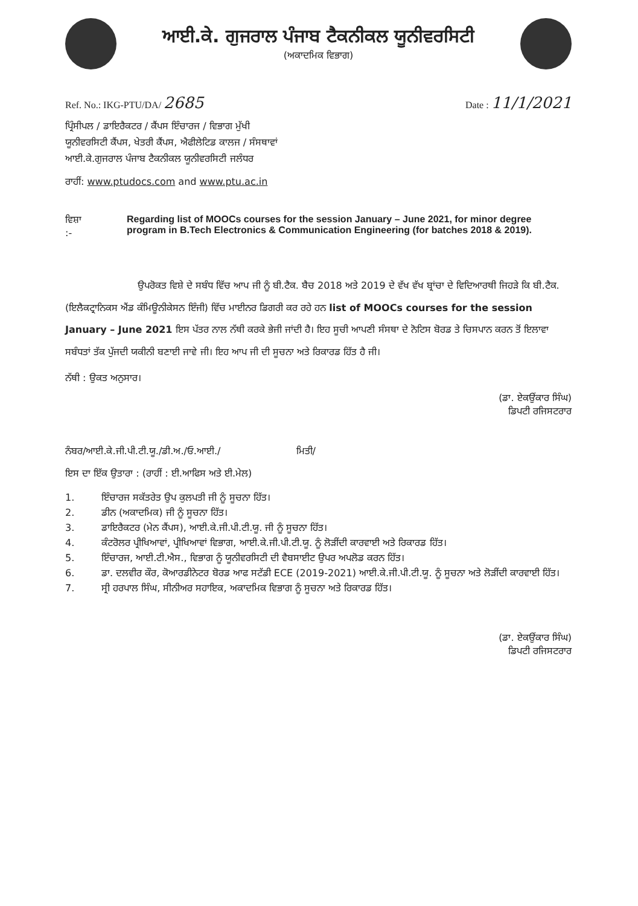ਆਈ.ਕੇ. ਗੁਜਰਾਲ ਪੰਜਾਬ ਟੈਕਨੀਕਲ ਯੂਨੀਵਰਸਿਟੀ
(ਅਕਾਦਮਿਕ ਵਿਭਾਗ)
Ref. No.: IKG-PTU/DA/ 2685
Date : 11/1/2021
ਪ੍ਰਿੰਸੀਪਲ / ਡਾਇਰੈਕਟਰ / ਕੈਂਪਸ ਇੰਚਾਰਜ / ਵਿਭਾਗ ਮੁੱਖੀ
ਯੂਨੀਵਰਸਿਟੀ ਕੈਂਪਸ, ਖੇਤਰੀ ਕੈਂਪਸ, ਐਫੀਲੇਟਿਡ ਕਾਲਜ / ਸੰਸਥਾਵਾਂ
ਆਈ.ਕੇ.ਗੁਜਰਾਲ ਪੰਜਾਬ ਟੈਕਨੀਕਲ ਯੂਨੀਵਰਸਿਟੀ ਜਲੰਧਰ
ਰਾਹੀਂ: www.ptudocs.com and www.ptu.ac.in
ਵਿਸ਼ਾ :- Regarding list of MOOCs courses for the session January – June 2021, for minor degree program in B.Tech Electronics & Communication Engineering (for batches 2018 & 2019).
ਉਪਰੋਕਤ ਵਿਸ਼ੇ ਦੇ ਸਬੰਧ ਵਿੱਚ ਆਪ ਜੀ ਨੂੰ ਬੀ.ਟੈਕ. ਬੈਚ 2018 ਅਤੇ 2019 ਦੇ ਵੱਖ ਵੱਖ ਬ੍ਰਾਂਚਾ ਦੇ ਵਿਦਿਆਰਥੀ ਜਿਹੜੇ ਕਿ ਬੀ.ਟੈਕ. (ਇਲੈਕਟ੍ਰਾਨਿਕਸ ਐਂਡ ਕੰਮਿਊਨੀਕੇਸਨ ਇੰਜੀ) ਵਿੱਚ ਮਾਈਨਰ ਡਿਗਰੀ ਕਰ ਰਹੇ ਹਨ list of MOOCs courses for the session January – June 2021 ਇਸ ਪੱਤਰ ਨਾਲ ਨੱਥੀ ਕਰਕੇ ਭੇਜੀ ਜਾਂਦੀ ਹੈ। ਇਹ ਸੂਚੀ ਆਪਣੀ ਸੰਸਥਾ ਦੇ ਨੋਟਿਸ ਬੋਰਡ ਤੇ ਚਿਸਪਾਨ ਕਰਨ ਤੋਂ ਇਲਾਵਾ ਸਬੰਧਤਾਂ ਤੱਕ ਪੁੱਜਦੀ ਯਕੀਨੀ ਬਣਾਈ ਜਾਵੇ ਜੀ। ਇਹ ਆਪ ਜੀ ਦੀ ਸੂਚਨਾ ਅਤੇ ਰਿਕਾਰਡ ਹਿੱਤ ਹੈ ਜੀ।
ਨੱਥੀ : ਉਕਤ ਅਨੁਸਾਰ।
(ਡਾ. ਏਕਉਂਕਾਰ ਸਿੰਘ)
ਡਿਪਟੀ ਰਜਿਸਟਰਾਰ
ਨੰਬਰ/ਆਈ.ਕੇ.ਜੀ.ਪੀ.ਟੀ.ਯੂ./ਡੀ.ਅ./ਓ.ਆਈ./ ਮਿਤੀ/
ਇਸ ਦਾ ਇੱਕ ਉਤਾਰਾ : (ਰਾਹੀਂ : ਈ.ਆਫਿਸ ਅਤੇ ਈ.ਮੇਲ)
1. ਇੰਚਾਰਜ ਸਕੱਤਰੇਤ ਉਪ ਕੁਲਪਤੀ ਜੀ ਨੂੰ ਸੂਚਨਾ ਹਿੱਤ।
2. ਡੀਨ (ਅਕਾਦਮਿਕ) ਜੀ ਨੂੰ ਸੂਚਨਾ ਹਿੱਤ।
3. ਡਾਇਰੈਕਟਰ (ਮੇਨ ਕੈਂਪਸ), ਆਈ.ਕੇ.ਜੀ.ਪੀ.ਟੀ.ਯੂ. ਜੀ ਨੂੰ ਸੂਚਨਾ ਹਿੱਤ।
4. ਕੰਟਰੋਲਰ ਪ੍ਰੀਖਿਆਵਾਂ, ਪ੍ਰੀਖਿਆਵਾਂ ਵਿਭਾਗ, ਆਈ.ਕੇ.ਜੀ.ਪੀ.ਟੀ.ਯੂ. ਨੂੰ ਲੋੜੀਂਦੀ ਕਾਰਵਾਈ ਅਤੇ ਰਿਕਾਰਡ ਹਿੱਤ।
5. ਇੰਚਾਰਜ, ਆਈ.ਟੀ.ਐਸ., ਵਿਭਾਗ ਨੂੰ ਯੂਨੀਵਰਸਿਟੀ ਦੀ ਵੈਬਸਾਈਟ ਉਪਰ ਅਪਲੋਡ ਕਰਨ ਹਿੱਤ।
6. ਡਾ. ਦਲਵੀਰ ਕੌਰ, ਕੋਆਰਡੀਨੇਟਰ ਬੋਰਡ ਆਫ ਸਟੱਡੀ ECE (2019-2021) ਆਈ.ਕੇ.ਜੀ.ਪੀ.ਟੀ.ਯੂ. ਨੂੰ ਸੂਚਨਾ ਅਤੇ ਲੋੜੀਂਦੀ ਕਾਰਵਾਈ ਹਿੱਤ।
7. ਸ੍ਰੀ ਹਰਪਾਲ ਸਿੰਘ, ਸੀਨੀਅਰ ਸਹਾਇਕ, ਅਕਾਦਮਿਕ ਵਿਭਾਗ ਨੂੰ ਸੂਚਨਾ ਅਤੇ ਰਿਕਾਰਡ ਹਿੱਤ।
(ਡਾ. ਏਕਉਂਕਾਰ ਸਿੰਘ)
ਡਿਪਟੀ ਰਜਿਸਟਰਾਰ